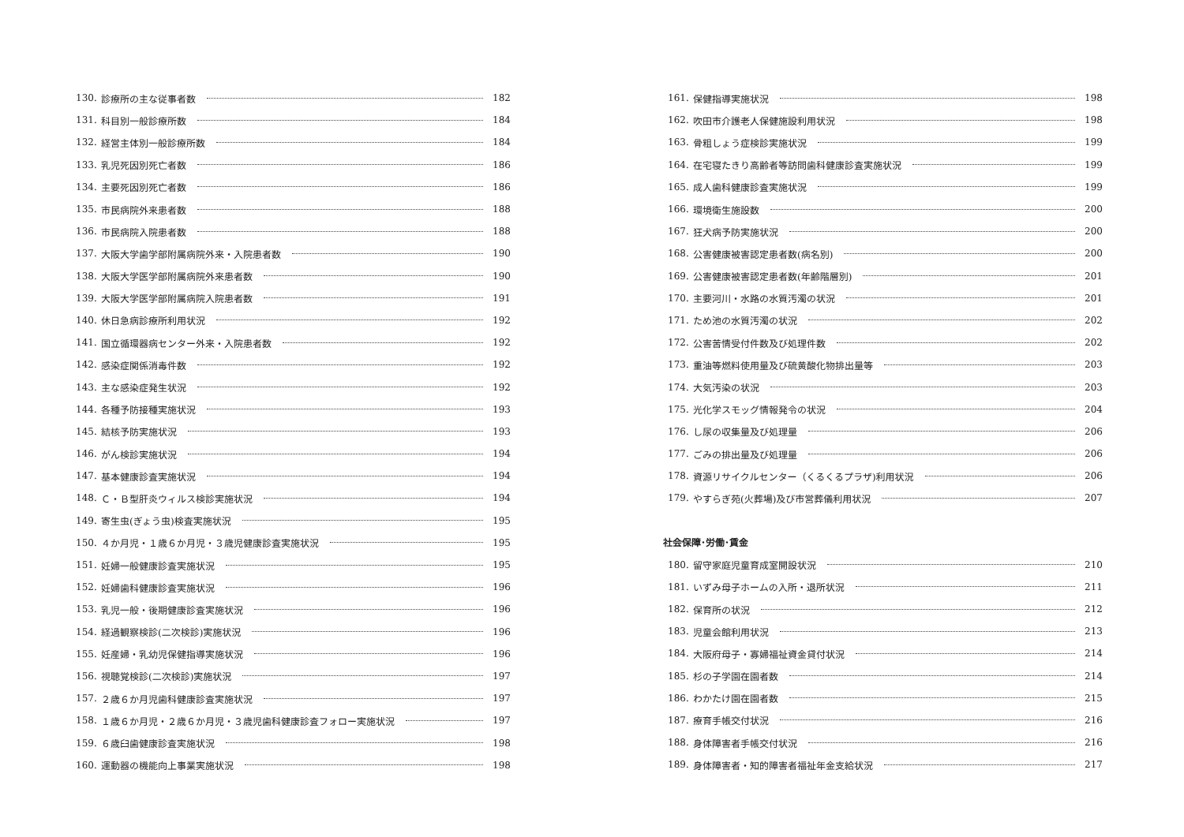130. 診療所の主な従事者数 182
131. 科目別一般診療所数 184
132. 経営主体別一般診療所数 184
133. 乳児死因別死亡者数 186
134. 主要死因別死亡者数 186
135. 市民病院外来患者数 188
136. 市民病院入院患者数 188
137. 大阪大学歯学部附属病院外来・入院患者数 190
138. 大阪大学医学部附属病院外来患者数 190
139. 大阪大学医学部附属病院入院患者数 191
140. 休日急病診療所利用状況 192
141. 国立循環器病センター外来・入院患者数 192
142. 感染症関係消毒件数 192
143. 主な感染症発生状況 192
144. 各種予防接種実施状況 193
145. 結核予防実施状況 193
146. がん検診実施状況 194
147. 基本健康診査実施状況 194
148. Ｃ・Ｂ型肝炎ウィルス検診実施状況 194
149. 寄生虫(ぎょう虫)検査実施状況 195
150. ４か月児・１歳６か月児・３歳児健康診査実施状況 195
151. 妊婦一般健康診査実施状況 195
152. 妊婦歯科健康診査実施状況 196
153. 乳児一般・後期健康診査実施状況 196
154. 経過観察検診(二次検診)実施状況 196
155. 妊産婦・乳幼児保健指導実施状況 196
156. 視聴覚検診(二次検診)実施状況 197
157. ２歳６か月児歯科健康診査実施状況 197
158. １歳６か月児・２歳６か月児・３歳児歯科健康診査フォロー実施状況 197
159. ６歳臼歯健康診査実施状況 198
160. 運動器の機能向上事業実施状況 198
161. 保健指導実施状況 198
162. 吹田市介護老人保健施設利用状況 198
163. 骨粗しょう症検診実施状況 199
164. 在宅寝たきり高齢者等訪問歯科健康診査実施状況 199
165. 成人歯科健康診査実施状況 199
166. 環境衛生施設数 200
167. 狂犬病予防実施状況 200
168. 公害健康被害認定患者数(病名別) 200
169. 公害健康被害認定患者数(年齢階層別) 201
170. 主要河川・水路の水質汚濁の状況 201
171. ため池の水質汚濁の状況 202
172. 公害苦情受付件数及び処理件数 202
173. 重油等燃料使用量及び硫黄酸化物排出量等 203
174. 大気汚染の状況 203
175. 光化学スモッグ情報発令の状況 204
176. し尿の収集量及び処理量 206
177. ごみの排出量及び処理量 206
178. 資源リサイクルセンター（くるくるプラザ)利用状況 206
179. やすらぎ苑(火葬場)及び市営葬儀利用状況 207
社会保障･労働･賃金
180. 留守家庭児童育成室開設状況 210
181. いずみ母子ホームの入所・退所状況 211
182. 保育所の状況 212
183. 児童会館利用状況 213
184. 大阪府母子・寡婦福祉資金貸付状況 214
185. 杉の子学園在園者数 214
186. わかたけ園在園者数 215
187. 療育手帳交付状況 216
188. 身体障害者手帳交付状況 216
189. 身体障害者・知的障害者福祉年金支給状況 217